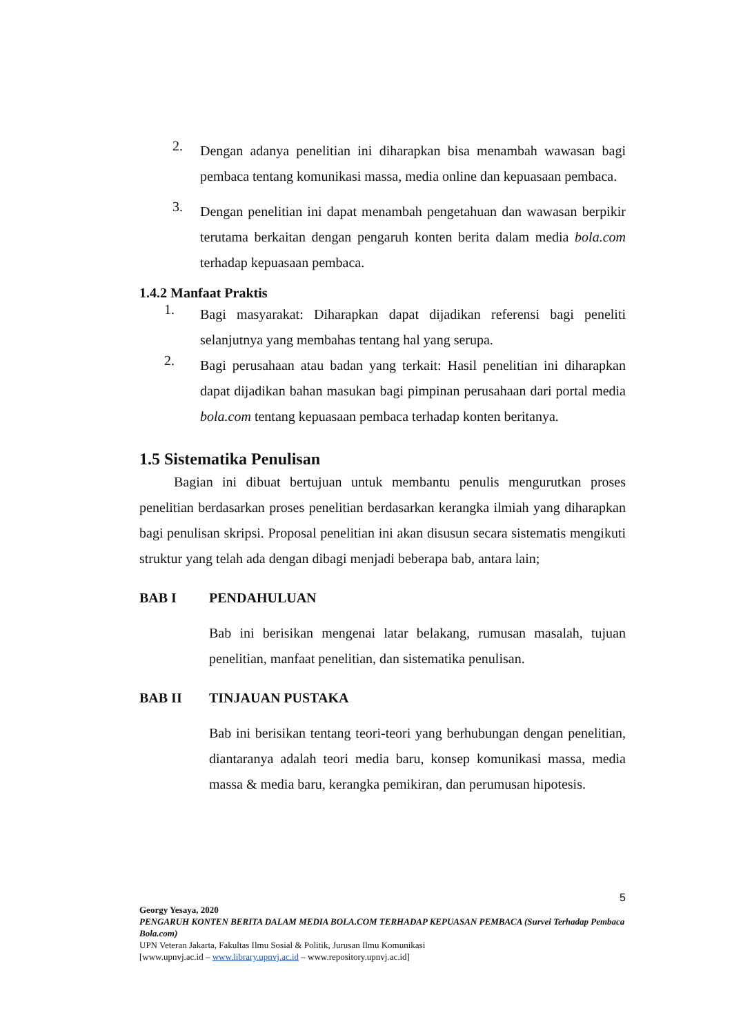2.
Dengan adanya penelitian ini diharapkan bisa menambah wawasan bagi pembaca tentang komunikasi massa, media online dan kepuasaan pembaca.
3.
Dengan penelitian ini dapat menambah pengetahuan dan wawasan berpikir terutama berkaitan dengan pengaruh konten berita dalam media bola.com terhadap kepuasaan pembaca.
1.4.2 Manfaat Praktis
1.
Bagi masyarakat: Diharapkan dapat dijadikan referensi bagi peneliti selanjutnya yang membahas tentang hal yang serupa.
2.
Bagi perusahaan atau badan yang terkait: Hasil penelitian ini diharapkan dapat dijadikan bahan masukan bagi pimpinan perusahaan dari portal media bola.com tentang kepuasaan pembaca terhadap konten beritanya.
1.5 Sistematika Penulisan
Bagian ini dibuat bertujuan untuk membantu penulis mengurutkan proses penelitian berdasarkan proses penelitian berdasarkan kerangka ilmiah yang diharapkan bagi penulisan skripsi. Proposal penelitian ini akan disusun secara sistematis mengikuti struktur yang telah ada dengan dibagi menjadi beberapa bab, antara lain;
BAB I PENDAHULUAN
Bab ini berisikan mengenai latar belakang, rumusan masalah, tujuan penelitian, manfaat penelitian, dan sistematika penulisan.
BAB II TINJAUAN PUSTAKA
Bab ini berisikan tentang teori-teori yang berhubungan dengan penelitian, diantaranya adalah teori media baru, konsep komunikasi massa, media massa & media baru, kerangka pemikiran, dan perumusan hipotesis.
5
Georgy Yesaya, 2020
PENGARUH KONTEN BERITA DALAM MEDIA BOLA.COM TERHADAP KEPUASAN PEMBACA (Survei Terhadap Pembaca Bola.com)
UPN Veteran Jakarta, Fakultas Ilmu Sosial & Politik, Jurusan Ilmu Komunikasi
[www.upnvj.ac.id – www.library.upnvj.ac.id – www.repository.upnvj.ac.id]